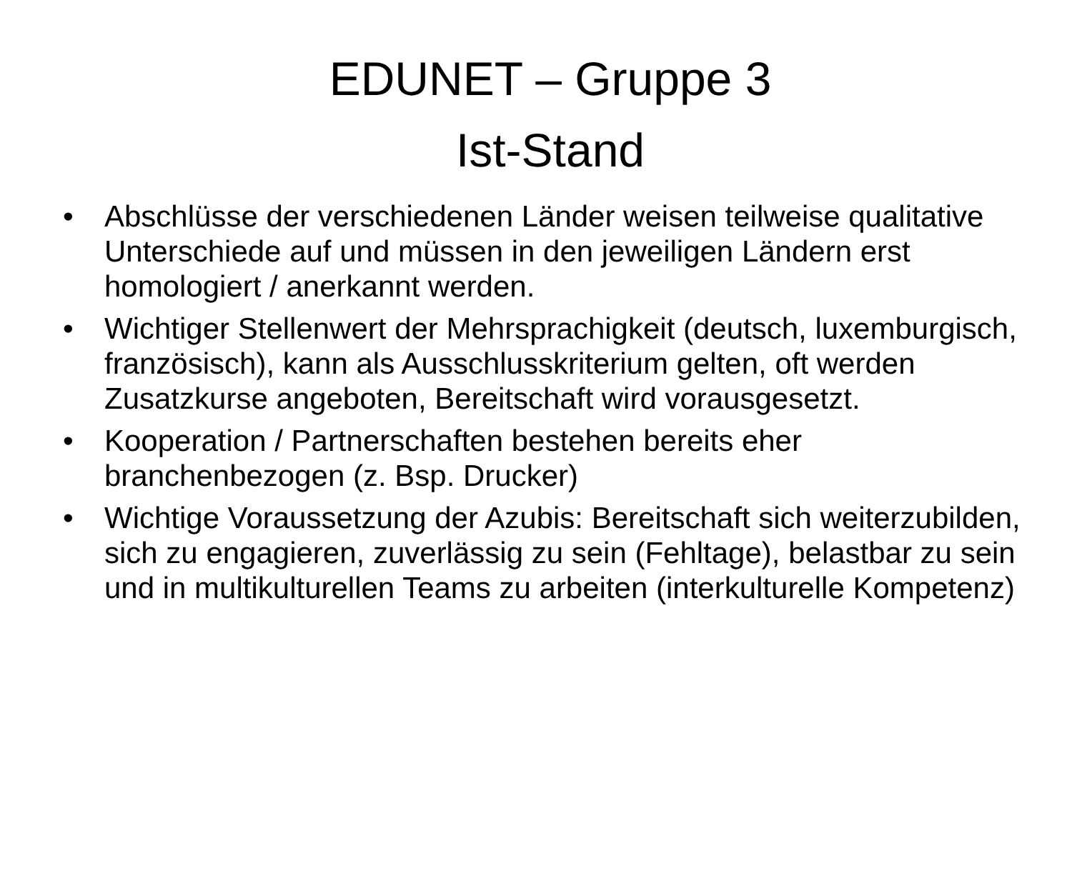EDUNET – Gruppe 3
Ist-Stand
• Abschlüsse der verschiedenen Länder weisen teilweise qualitative Unterschiede auf und müssen in den jeweiligen Ländern erst homologiert / anerkannt werden.
• Wichtiger Stellenwert der Mehrsprachigkeit (deutsch, luxemburgisch, französisch), kann als Ausschlusskriterium gelten, oft werden Zusatzkurse angeboten, Bereitschaft wird vorausgesetzt.
• Kooperation / Partnerschaften bestehen bereits eher branchenbezogen (z. Bsp. Drucker)
• Wichtige Voraussetzung der Azubis: Bereitschaft sich weiterzubilden, sich zu engagieren, zuverlässig zu sein (Fehltage), belastbar zu sein und in multikulturellen Teams zu arbeiten (interkulturelle Kompetenz)